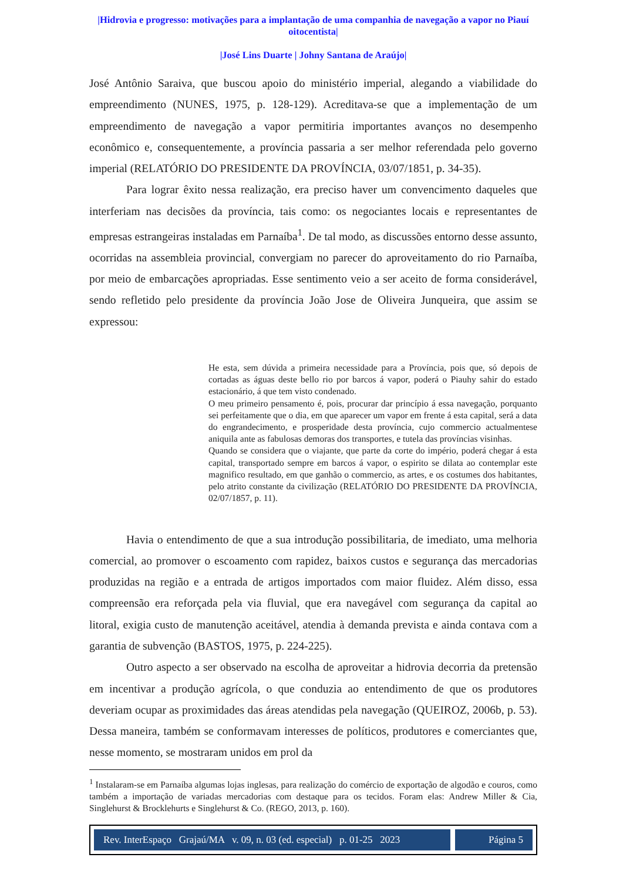|Hidrovia e progresso: motivações para a implantação de uma companhia de navegação a vapor no Piauí oitocentista|
|José Lins Duarte | Johny Santana de Araújo|
José Antônio Saraiva, que buscou apoio do ministério imperial, alegando a viabilidade do empreendimento (NUNES, 1975, p. 128-129). Acreditava-se que a implementação de um empreendimento de navegação a vapor permitiria importantes avanços no desempenho econômico e, consequentemente, a província passaria a ser melhor referendada pelo governo imperial (RELATÓRIO DO PRESIDENTE DA PROVÍNCIA, 03/07/1851, p. 34-35).
Para lograr êxito nessa realização, era preciso haver um convencimento daqueles que interferiam nas decisões da província, tais como: os negociantes locais e representantes de empresas estrangeiras instaladas em Parnaíba<sup>1</sup>. De tal modo, as discussões entorno desse assunto, ocorridas na assembleia provincial, convergiam no parecer do aproveitamento do rio Parnaíba, por meio de embarcações apropriadas. Esse sentimento veio a ser aceito de forma considerável, sendo refletido pelo presidente da província João Jose de Oliveira Junqueira, que assim se expressou:
He esta, sem dúvida a primeira necessidade para a Província, pois que, só depois de cortadas as águas deste bello rio por barcos á vapor, poderá o Piauhy sahir do estado estacionário, á que tem visto condenado.
O meu primeiro pensamento é, pois, procurar dar princípio á essa navegação, porquanto sei perfeitamente que o dia, em que aparecer um vapor em frente á esta capital, será a data do engrandecimento, e prosperidade desta província, cujo commercio actualmentese aniquila ante as fabulosas demoras dos transportes, e tutela das províncias visinhas.
Quando se considera que o viajante, que parte da corte do império, poderá chegar á esta capital, transportado sempre em barcos á vapor, o espirito se dilata ao contemplar este magnifico resultado, em que ganhão o commercio, as artes, e os costumes dos habitantes, pelo atrito constante da civilização (RELATÓRIO DO PRESIDENTE DA PROVÍNCIA, 02/07/1857, p. 11).
Havia o entendimento de que a sua introdução possibilitaria, de imediato, uma melhoria comercial, ao promover o escoamento com rapidez, baixos custos e segurança das mercadorias produzidas na região e a entrada de artigos importados com maior fluidez. Além disso, essa compreensão era reforçada pela via fluvial, que era navegável com segurança da capital ao litoral, exigia custo de manutenção aceitável, atendia à demanda prevista e ainda contava com a garantia de subvenção (BASTOS, 1975, p. 224-225).
Outro aspecto a ser observado na escolha de aproveitar a hidrovia decorria da pretensão em incentivar a produção agrícola, o que conduzia ao entendimento de que os produtores deveriam ocupar as proximidades das áreas atendidas pela navegação (QUEIROZ, 2006b, p. 53). Dessa maneira, também se conformavam interesses de políticos, produtores e comerciantes que, nesse momento, se mostraram unidos em prol da
<sup>1</sup> Instalaram-se em Parnaíba algumas lojas inglesas, para realização do comércio de exportação de algodão e couros, como também a importação de variadas mercadorias com destaque para os tecidos. Foram elas: Andrew Miller & Cia, Singlehurst & Brocklehurts e Singlehurst & Co. (REGO, 2013, p. 160).
Rev. InterEspaço Grajaú/MA v. 09, n. 03 (ed. especial) p. 01-25 2023
Página 5